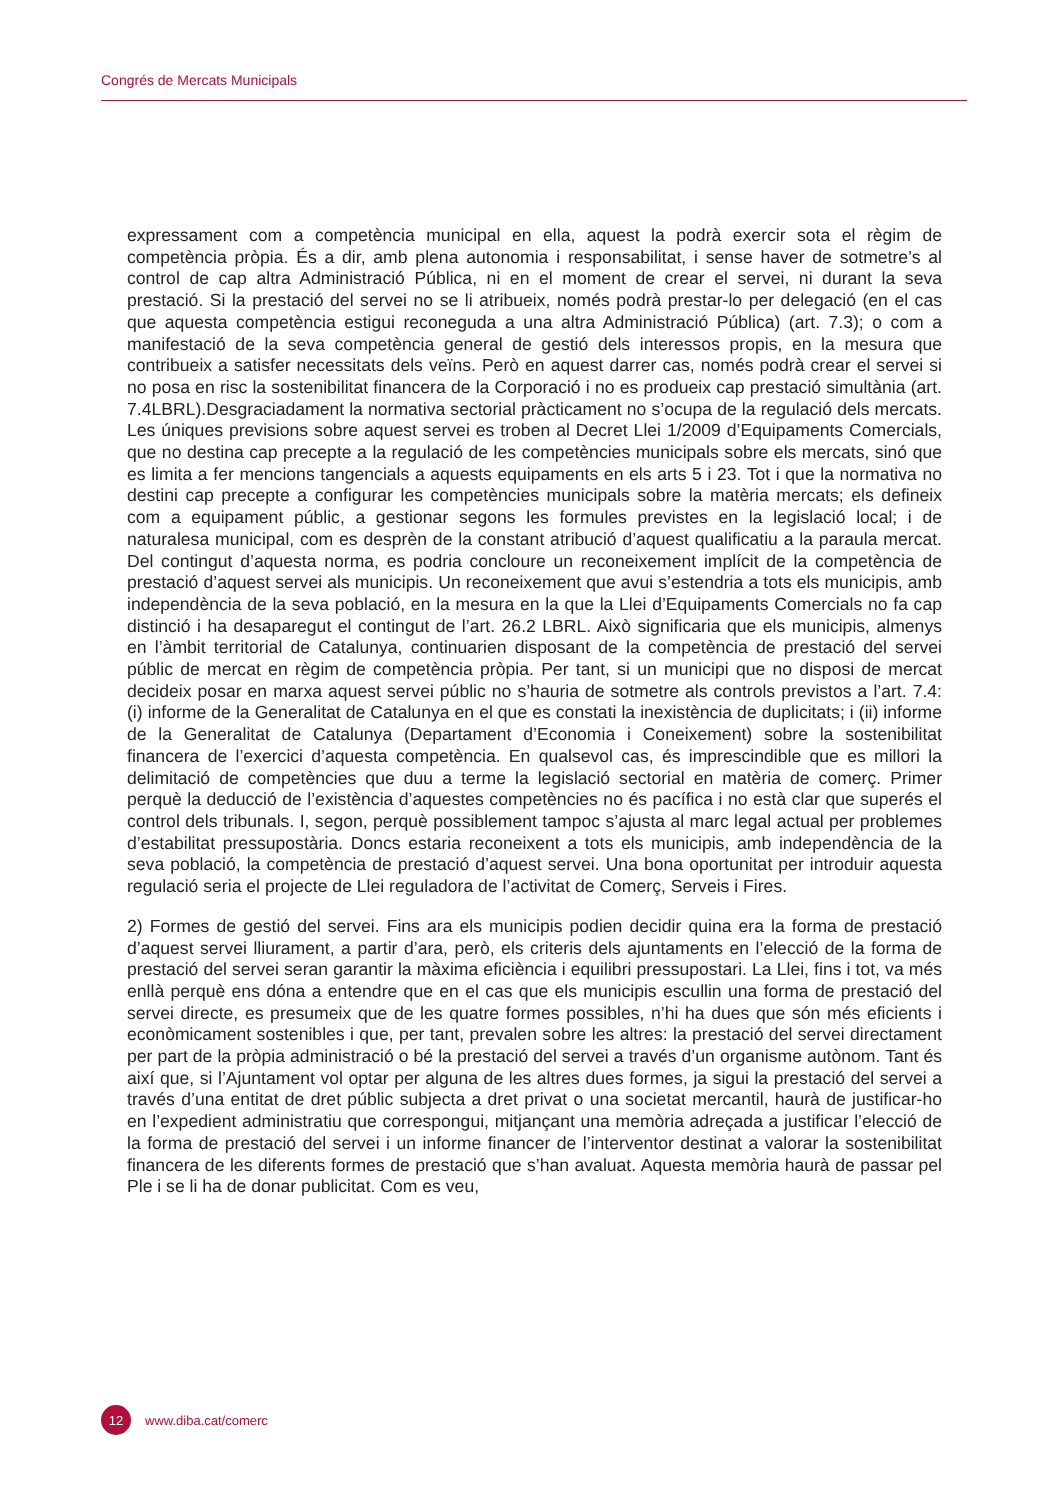Congrés de Mercats Municipals
expressament com a competència municipal en ella, aquest la podrà exercir sota el règim de competència pròpia. És a dir, amb plena autonomia i responsabilitat, i sense haver de sotmetre’s al control de cap altra Administració Pública, ni en el moment de crear el servei, ni durant la seva prestació. Si la prestació del servei no se li atribueix, només podrà prestar-lo per delegació (en el cas que aquesta competència estigui reconeguda a una altra Administració Pública) (art. 7.3); o com a manifestació de la seva competència general de gestió dels interessos propis, en la mesura que contribueix a satisfer necessitats dels veïns. Però en aquest darrer cas, només podrà crear el servei si no posa en risc la sostenibilitat financera de la Corporació i no es produeix cap prestació simultània (art. 7.4LBRL).Desgraciadament la normativa sectorial pràcticament no s’ocupa de la regulació dels mercats. Les úniques previsions sobre aquest servei es troben al Decret Llei 1/2009 d’Equipaments Comercials, que no destina cap precepte a la regulació de les competències municipals sobre els mercats, sinó que es limita a fer mencions tangencials a aquests equipaments en els arts 5 i 23. Tot i que la normativa no destini cap precepte a configurar les competències municipals sobre la matèria mercats; els defineix com a equipament públic, a gestionar segons les formules previstes en la legislació local; i de naturalesa municipal, com es desprèn de la constant atribució d’aquest qualificatiu a la paraula mercat. Del contingut d’aquesta norma, es podria concloure un reconeixement implícit de la competència de prestació d’aquest servei als municipis. Un reconeixement que avui s’estendria a tots els municipis, amb independència de la seva població, en la mesura en la que la Llei d’Equipaments Comercials no fa cap distinció i ha desaparegut el contingut de l’art. 26.2 LBRL. Això significaria que els municipis, almenys en l’àmbit territorial de Catalunya, continuarien disposant de la competència de prestació del servei públic de mercat en règim de competència pròpia. Per tant, si un municipi que no disposi de mercat decideix posar en marxa aquest servei públic no s’hauria de sotmetre als controls previstos a l’art. 7.4: (i) informe de la Generalitat de Catalunya en el que es constati la inexistència de duplicitats; i (ii) informe de la Generalitat de Catalunya (Departament d’Economia i Coneixement) sobre la sostenibilitat financera de l’exercici d’aquesta competència. En qualsevol cas, és imprescindible que es millori la delimitació de competències que duu a terme la legislació sectorial en matèria de comerç. Primer perquè la deducció de l’existència d’aquestes competències no és pacífica i no està clar que superés el control dels tribunals. I, segon, perquè possiblement tampoc s’ajusta al marc legal actual per problemes d’estabilitat pressupostària. Doncs estaria reconeixent a tots els municipis, amb independència de la seva població, la competència de prestació d’aquest servei. Una bona oportunitat per introduir aquesta regulació seria el projecte de Llei reguladora de l’activitat de Comerç, Serveis i Fires.
2) Formes de gestió del servei. Fins ara els municipis podien decidir quina era la forma de prestació d’aquest servei lliurament, a partir d’ara, però, els criteris dels ajuntaments en l’elecció de la forma de prestació del servei seran garantir la màxima eficiència i equilibri pressupostari. La Llei, fins i tot, va més enllà perquè ens dóna a entendre que en el cas que els municipis escullin una forma de prestació del servei directe, es presumeix que de les quatre formes possibles, n’hi ha dues que són més eficients i econòmicament sostenibles i que, per tant, prevalen sobre les altres: la prestació del servei directament per part de la pròpia administració o bé la prestació del servei a través d’un organisme autònom. Tant és així que, si l’Ajuntament vol optar per alguna de les altres dues formes, ja sigui la prestació del servei a través d’una entitat de dret públic subjecta a dret privat o una societat mercantil, haurà de justificar-ho en l’expedient administratiu que correspongui, mitjançant una memòria adreçada a justificar l’elecció de la forma de prestació del servei i un informe financer de l’interventor destinat a valorar la sostenibilitat financera de les diferents formes de prestació que s’han avaluat. Aquesta memòria haurà de passar pel Ple i se li ha de donar publicitat. Com es veu,
12
www.diba.cat/comerc